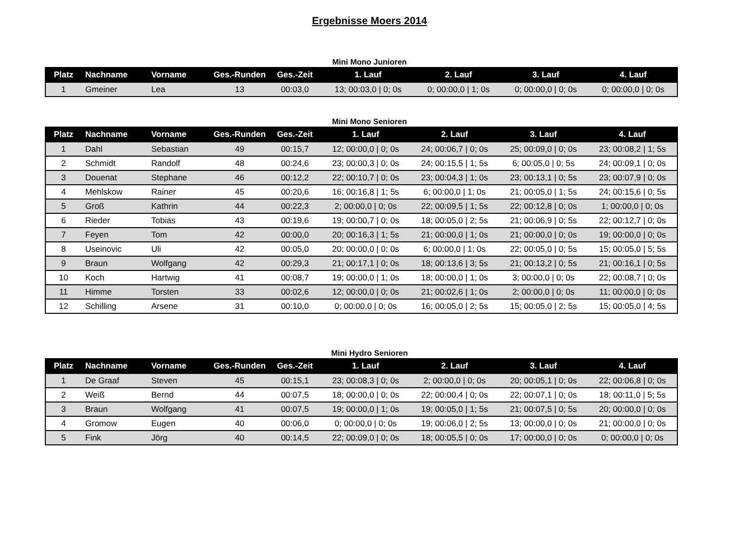Ergebnisse Moers 2014
Mini Mono Junioren
| Platz | Nachname | Vorname | Ges.-Runden | Ges.-Zeit | 1. Lauf | 2. Lauf | 3. Lauf | 4. Lauf |
| --- | --- | --- | --- | --- | --- | --- | --- | --- |
| 1 | Gmeiner | Lea | 13 | 00:03,0 | 13; 00:03,0 / 0; 0s | 0; 00:00,0 / 1; 0s | 0; 00:00,0 / 0; 0s | 0; 00:00,0 / 0; 0s |
Mini Mono Senioren
| Platz | Nachname | Vorname | Ges.-Runden | Ges.-Zeit | 1. Lauf | 2. Lauf | 3. Lauf | 4. Lauf |
| --- | --- | --- | --- | --- | --- | --- | --- | --- |
| 1 | Dahl | Sebastian | 49 | 00:15,7 | 12; 00:00,0 / 0; 0s | 24; 00:06,7 / 0; 0s | 25; 00:09,0 / 0; 0s | 23; 00:08,2 / 1; 5s |
| 2 | Schmidt | Randolf | 48 | 00:24,6 | 23; 00:00,3 / 0; 0s | 24; 00:15,5 / 1; 5s | 6; 00:05,0 / 0; 5s | 24; 00:09,1 / 0; 0s |
| 3 | Douenat | Stephane | 46 | 00:12,2 | 22; 00:10,7 / 0; 0s | 23; 00:04,3 / 1; 0s | 23; 00:13,1 / 0; 5s | 23; 00:07,9 / 0; 0s |
| 4 | Mehlskow | Rainer | 45 | 00:20,6 | 16; 00:16,8 / 1; 5s | 6; 00:00,0 / 1; 0s | 21; 00:05,0 / 1; 5s | 24; 00:15,6 / 0; 5s |
| 5 | Groß | Kathrin | 44 | 00:22,3 | 2; 00:00,0 / 0; 0s | 22; 00:09,5 / 1; 5s | 22; 00:12,8 / 0; 0s | 1; 00:00,0 / 0; 0s |
| 6 | Rieder | Tobias | 43 | 00:19,6 | 19; 00:00,7 / 0; 0s | 18; 00:05,0 / 2; 5s | 21; 00:06,9 / 0; 5s | 22; 00:12,7 / 0; 0s |
| 7 | Feyen | Tom | 42 | 00:00,0 | 20; 00:16,3 / 1; 5s | 21; 00:00,0 / 1; 0s | 21; 00:00,0 / 0; 0s | 19; 00:00,0 / 0; 0s |
| 8 | Useinovic | Uli | 42 | 00:05,0 | 20; 00:00,0 / 0; 0s | 6; 00:00,0 / 1; 0s | 22; 00:05,0 / 0; 5s | 15; 00:05,0 / 5; 5s |
| 9 | Braun | Wolfgang | 42 | 00:29,3 | 21; 00:17,1 / 0; 0s | 18; 00:13,6 / 3; 5s | 21; 00:13,2 / 0; 5s | 21; 00:16,1 / 0; 5s |
| 10 | Koch | Hartwig | 41 | 00:08,7 | 19; 00:00,0 / 1; 0s | 18; 00:00,0 / 1; 0s | 3; 00:00,0 / 0; 0s | 22; 00:08,7 / 0; 0s |
| 11 | Himme | Torsten | 33 | 00:02,6 | 12; 00:00,0 / 0; 0s | 21; 00:02,6 / 1; 0s | 2; 00:00,0 / 0; 0s | 11; 00:00,0 / 0; 0s |
| 12 | Schilling | Arsene | 31 | 00:10,0 | 0; 00:00,0 / 0; 0s | 16; 00:05,0 / 2; 5s | 15; 00:05,0 / 2; 5s | 15; 00:05,0 / 4; 5s |
Mini Hydro Senioren
| Platz | Nachname | Vorname | Ges.-Runden | Ges.-Zeit | 1. Lauf | 2. Lauf | 3. Lauf | 4. Lauf |
| --- | --- | --- | --- | --- | --- | --- | --- | --- |
| 1 | De Graaf | Steven | 45 | 00:15,1 | 23; 00:08,3 / 0; 0s | 2; 00:00,0 / 0; 0s | 20; 00:05,1 / 0; 0s | 22; 00:06,8 / 0; 0s |
| 2 | Weiß | Bernd | 44 | 00:07,5 | 18; 00:00,0 / 0; 0s | 22; 00:00,4 / 0; 0s | 22; 00:07,1 / 0; 0s | 18; 00:11,0 / 5; 5s |
| 3 | Braun | Wolfgang | 41 | 00:07,5 | 19; 00:00,0 / 1; 0s | 19; 00:05,0 / 1; 5s | 21; 00:07,5 / 0; 5s | 20; 00:00,0 / 0; 0s |
| 4 | Gromow | Eugen | 40 | 00:06,0 | 0; 00:00,0 / 0; 0s | 19; 00:06,0 / 2; 5s | 13; 00:00,0 / 0; 0s | 21; 00:00,0 / 0; 0s |
| 5 | Fink | Jörg | 40 | 00:14,5 | 22; 00:09,0 / 0; 0s | 18; 00:05,5 / 0; 0s | 17; 00:00,0 / 0; 0s | 0; 00:00,0 / 0; 0s |